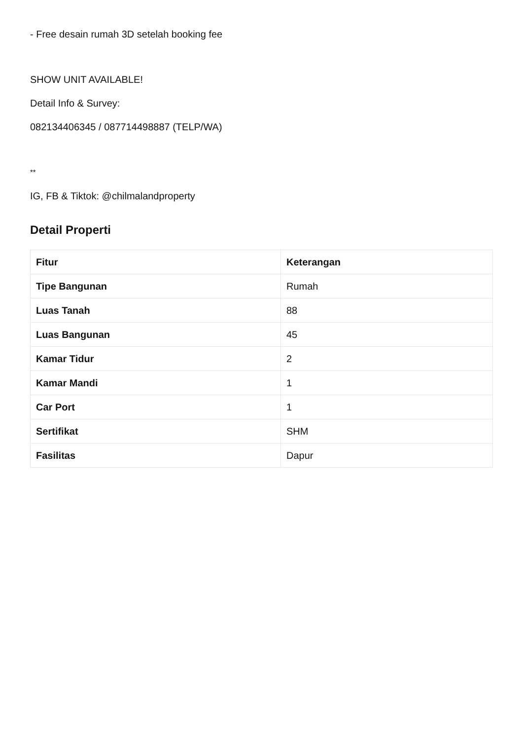- Free desain rumah 3D setelah booking fee
SHOW UNIT AVAILABLE!
Detail Info & Survey:
082134406345 / 087714498887 (TELP/WA)
**
IG, FB & Tiktok: @chilmalandproperty
Detail Properti
| Fitur | Keterangan |
| --- | --- |
| Tipe Bangunan | Rumah |
| Luas Tanah | 88 |
| Luas Bangunan | 45 |
| Kamar Tidur | 2 |
| Kamar Mandi | 1 |
| Car Port | 1 |
| Sertifikat | SHM |
| Fasilitas | Dapur |